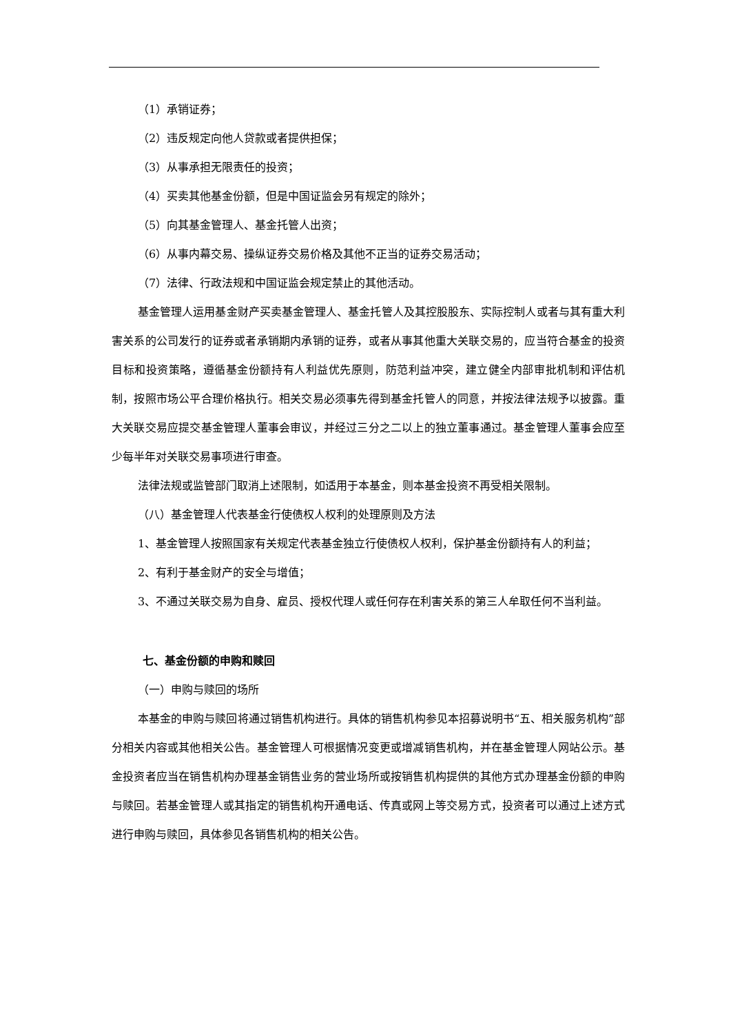（1）承销证券；
（2）违反规定向他人贷款或者提供担保；
（3）从事承担无限责任的投资；
（4）买卖其他基金份额，但是中国证监会另有规定的除外；
（5）向其基金管理人、基金托管人出资；
（6）从事内幕交易、操纵证券交易价格及其他不正当的证券交易活动；
（7）法律、行政法规和中国证监会规定禁止的其他活动。
基金管理人运用基金财产买卖基金管理人、基金托管人及其控股股东、实际控制人或者与其有重大利害关系的公司发行的证券或者承销期内承销的证券，或者从事其他重大关联交易的，应当符合基金的投资目标和投资策略，遵循基金份额持有人利益优先原则，防范利益冲突，建立健全内部审批机制和评估机制，按照市场公平合理价格执行。相关交易必须事先得到基金托管人的同意，并按法律法规予以披露。重大关联交易应提交基金管理人董事会审议，并经过三分之二以上的独立董事通过。基金管理人董事会应至少每半年对关联交易事项进行审查。
法律法规或监管部门取消上述限制，如适用于本基金，则本基金投资不再受相关限制。
（八）基金管理人代表基金行使债权人权利的处理原则及方法
1、基金管理人按照国家有关规定代表基金独立行使债权人权利，保护基金份额持有人的利益；
2、有利于基金财产的安全与增值；
3、不通过关联交易为自身、雇员、授权代理人或任何存在利害关系的第三人牟取任何不当利益。
七、基金份额的申购和赎回
（一）申购与赎回的场所
本基金的申购与赎回将通过销售机构进行。具体的销售机构参见本招募说明书“五、相关服务机构”部分相关内容或其他相关公告。基金管理人可根据情况变更或增减销售机构，并在基金管理人网站公示。基金投资者应当在销售机构办理基金销售业务的营业场所或按销售机构提供的其他方式办理基金份额的申购与赎回。若基金管理人或其指定的销售机构开通电话、传真或网上等交易方式，投资者可以通过上述方式进行申购与赎回，具体参见各销售机构的相关公告。